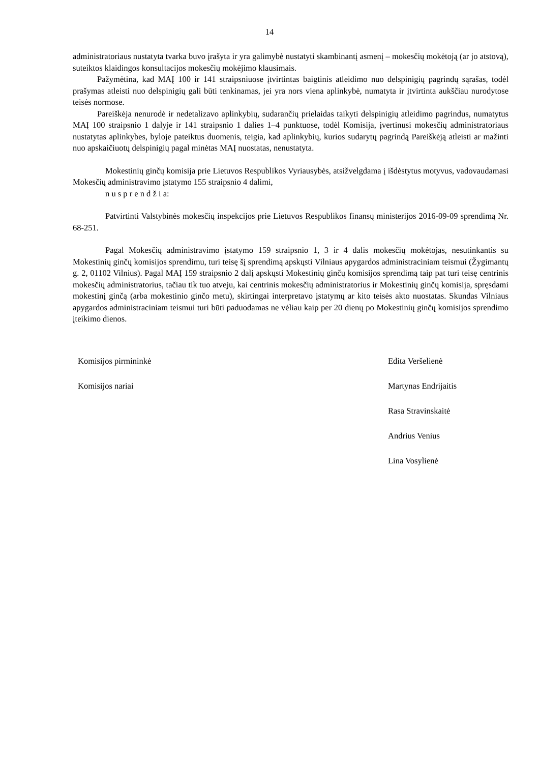14
administratoriaus nustatyta tvarka buvo įrašyta ir yra galimybė nustatyti skambinantį asmenį – mokesčių mokėtoją (ar jo atstovą), suteiktos klaidingos konsultacijos mokesčių mokėjimo klausimais.
Pažymėtina, kad MAĮ 100 ir 141 straipsniuose įtvirtintas baigtinis atleidimo nuo delspinigių pagrindų sąrašas, todėl prašymas atleisti nuo delspinigių gali būti tenkinamas, jei yra nors viena aplinkybė, numatyta ir įtvirtinta aukščiau nurodytose teisės normose.
Pareiškėja nenurodė ir nedetalizavo aplinkybių, sudarančių prielaidas taikyti delspinigių atleidimo pagrindus, numatytus MAĮ 100 straipsnio 1 dalyje ir 141 straipsnio 1 dalies 1–4 punktuose, todėl Komisija, įvertinusi mokesčių administratoriaus nustatytas aplinkybes, byloje pateiktus duomenis, teigia, kad aplinkybių, kurios sudarytų pagrindą Pareiškėją atleisti ar mažinti nuo apskaičiuotų delspinigių pagal minėtas MAĮ nuostatas, nenustatyta.
Mokestinių ginčų komisija prie Lietuvos Respublikos Vyriausybės, atsižvelgdama į išdėstytus motyvus, vadovaudamasi Mokesčių administravimo įstatymo 155 straipsnio 4 dalimi,
n u s p r e n d ž i a:
Patvirtinti Valstybinės mokesčių inspekcijos prie Lietuvos Respublikos finansų ministerijos 2016-09-09 sprendimą Nr. 68-251.
Pagal Mokesčių administravimo įstatymo 159 straipsnio 1, 3 ir 4 dalis mokesčių mokėtojas, nesutinkantis su Mokestinių ginčų komisijos sprendimu, turi teisę šį sprendimą apskųsti Vilniaus apygardos administraciniam teismui (Žygimantų g. 2, 01102 Vilnius). Pagal MAĮ 159 straipsnio 2 dalį apskųsti Mokestinių ginčų komisijos sprendimą taip pat turi teisę centrinis mokesčių administratorius, tačiau tik tuo atveju, kai centrinis mokesčių administratorius ir Mokestinių ginčų komisija, spręsdami mokestinį ginčą (arba mokestinio ginčo metu), skirtingai interpretavo įstatymų ar kito teisės akto nuostatas. Skundas Vilniaus apygardos administraciniam teismui turi būti paduodamas ne vėliau kaip per 20 dienų po Mokestinių ginčų komisijos sprendimo įteikimo dienos.
Komisijos pirmininkė Edita Veršelienė
Komisijos nariai Martynas Endrijaitis
Rasa Stravinskaitė
Andrius Venius
Lina Vosylienė